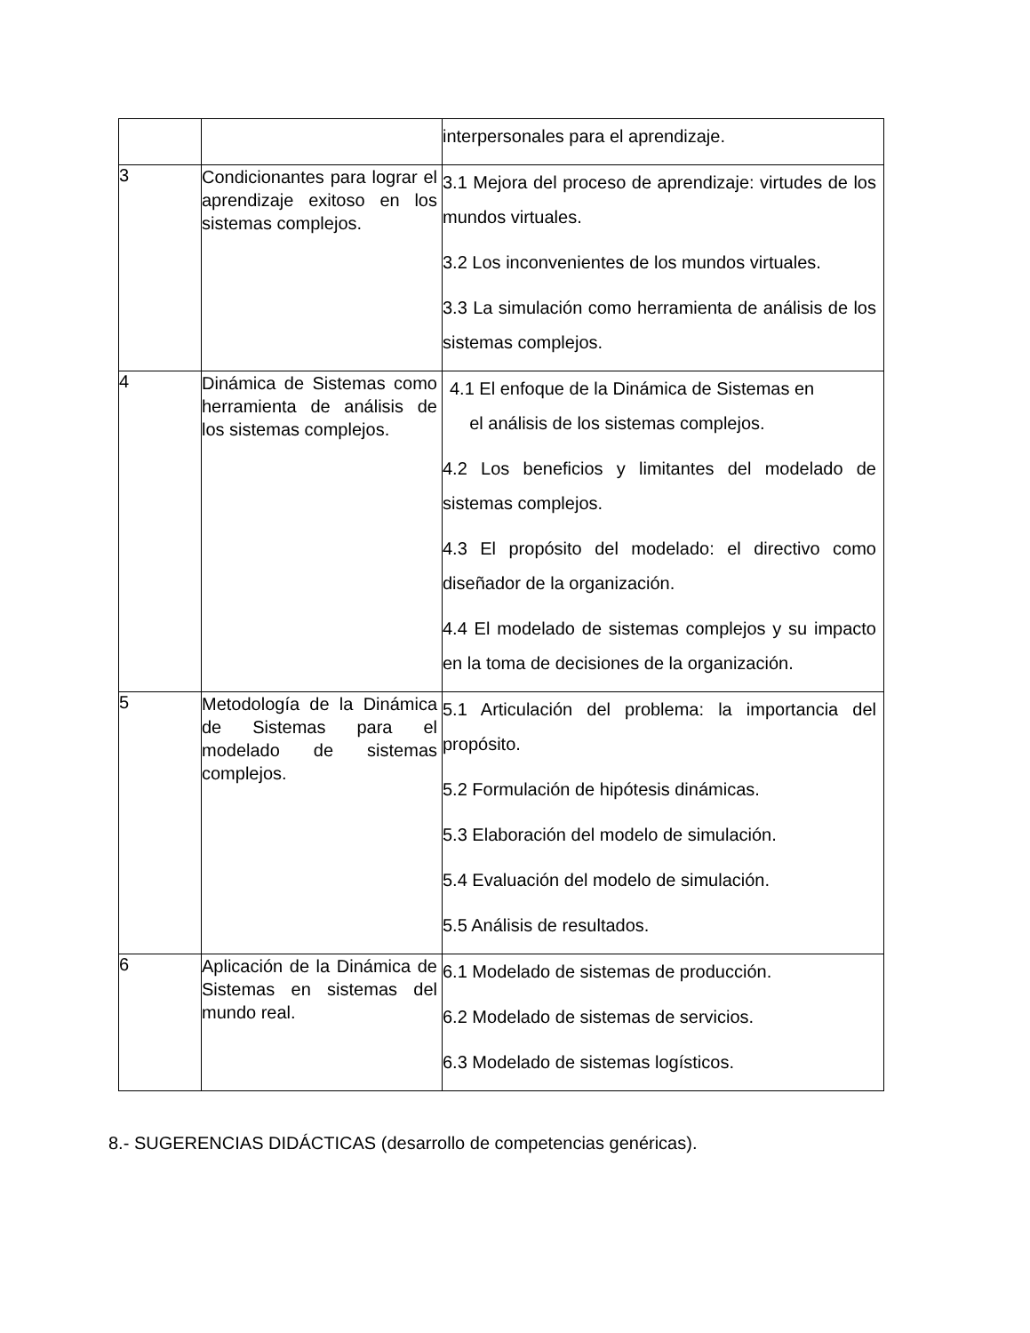| | | interpersonales para el aprendizaje. |
| 3 | Condicionantes para lograr el aprendizaje exitoso en los sistemas complejos. | 3.1 Mejora del proceso de aprendizaje: virtudes de los mundos virtuales. 3.2 Los inconvenientes de los mundos virtuales. 3.3 La simulación como herramienta de análisis de los sistemas complejos. |
| 4 | Dinámica de Sistemas como herramienta de análisis de los sistemas complejos. | 4.1 El enfoque de la Dinámica de Sistemas en el análisis de los sistemas complejos. 4.2 Los beneficios y limitantes del modelado de sistemas complejos. 4.3 El propósito del modelado: el directivo como diseñador de la organización. 4.4 El modelado de sistemas complejos y su impacto en la toma de decisiones de la organización. |
| 5 | Metodología de la Dinámica de Sistemas para el modelado de sistemas complejos. | 5.1 Articulación del problema: la importancia del propósito. 5.2 Formulación de hipótesis dinámicas. 5.3 Elaboración del modelo de simulación. 5.4 Evaluación del modelo de simulación. 5.5 Análisis de resultados. |
| 6 | Aplicación de la Dinámica de Sistemas en sistemas del mundo real. | 6.1 Modelado de sistemas de producción. 6.2 Modelado de sistemas de servicios. 6.3 Modelado de sistemas logísticos. |
8.- SUGERENCIAS DIDÁCTICAS (desarrollo de competencias genéricas).